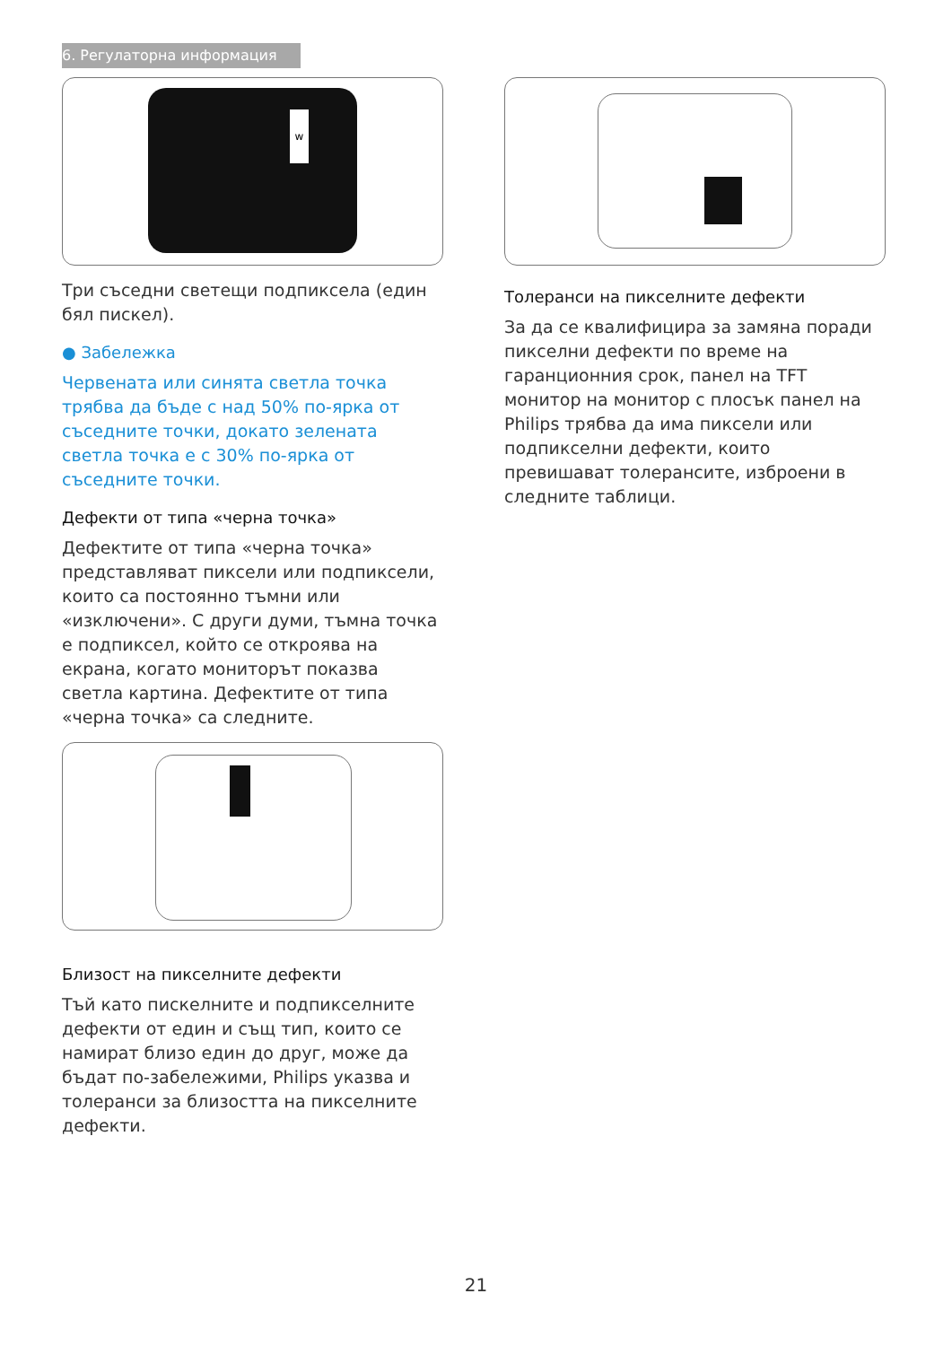6. Регулаторна информация
w
Три съседни светещи подпиксела (един бял пискел).
● Забележка
Червената или синята светла точка трябва да бъде с над 50% по-ярка от съседните точки, докато зелената светла точка е с 30% по-ярка от съседните точки.
Дефекти от типа «черна точка»
Дефектите от типа «черна точка» представляват пиксели или подпиксели, които са постоянно тъмни или «изключени». С други думи, тъмна точка е подпиксел, който се откроява на екрана, когато мониторът показва светла картина. Дефектите от типа «черна точка» са следните.
Близост на пикселните дефекти
Тъй като пискелните и подпикселните дефекти от един и същ тип, които се намират близо един до друг, може да бъдат по-забележими, Philips указва и толеранси за близостта на пикселните дефекти.
Толеранси на пикселните дефекти
За да се квалифицира за замяна поради пикселни дефекти по време на гаранционния срок, панел на TFT монитор на монитор с плосък панел на Philips трябва да има пиксели или подпикселни дефекти, които превишават толерансите, изброени в следните таблици.
21